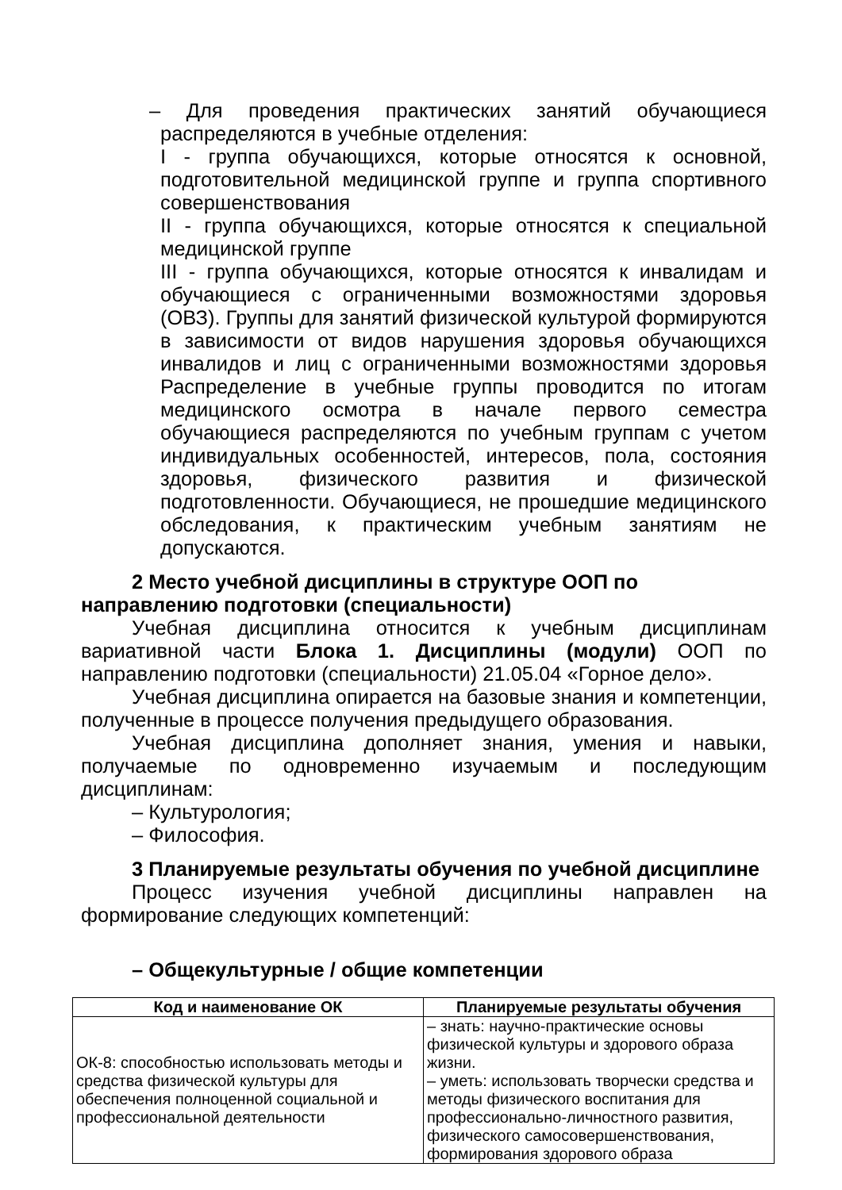– Для проведения практических занятий обучающиеся распределяются в учебные отделения:
I - группа обучающихся, которые относятся к основной, подготовительной медицинской группе и группа спортивного совершенствования
II - группа обучающихся, которые относятся к специальной медицинской группе
III - группа обучающихся, которые относятся к инвалидам и обучающиеся с ограниченными возможностями здоровья (ОВЗ). Группы для занятий физической культурой формируются в зависимости от видов нарушения здоровья обучающихся инвалидов и лиц с ограниченными возможностями здоровья Распределение в учебные группы проводится по итогам медицинского осмотра в начале первого семестра обучающиеся распределяются по учебным группам с учетом индивидуальных особенностей, интересов, пола, состояния здоровья, физического развития и физической подготовленности. Обучающиеся, не прошедшие медицинского обследования, к практическим учебным занятиям не допускаются.
2 Место учебной дисциплины в структуре ООП по направлению подготовки (специальности)
Учебная дисциплина относится к учебным дисциплинам вариативной части Блока 1. Дисциплины (модули) ООП по направлению подготовки (специальности) 21.05.04 «Горное дело».
Учебная дисциплина опирается на базовые знания и компетенции, полученные в процессе получения предыдущего образования.
Учебная дисциплина дополняет знания, умения и навыки, получаемые по одновременно изучаемым и последующим дисциплинам:
– Культурология;
– Философия.
3 Планируемые результаты обучения по учебной дисциплине
Процесс изучения учебной дисциплины направлен на формирование следующих компетенций:
– Общекультурные / общие компетенции
| Код и наименование ОК | Планируемые результаты обучения |
| --- | --- |
| ОК-8: способностью использовать методы и средства физической культуры для обеспечения полноценной социальной и профессиональной деятельности | – знать: научно-практические основы физической культуры и здорового образа жизни. – уметь: использовать творчески средства и методы физического воспитания для профессионально-личностного развития, физического самосовершенствования, формирования здорового образа |